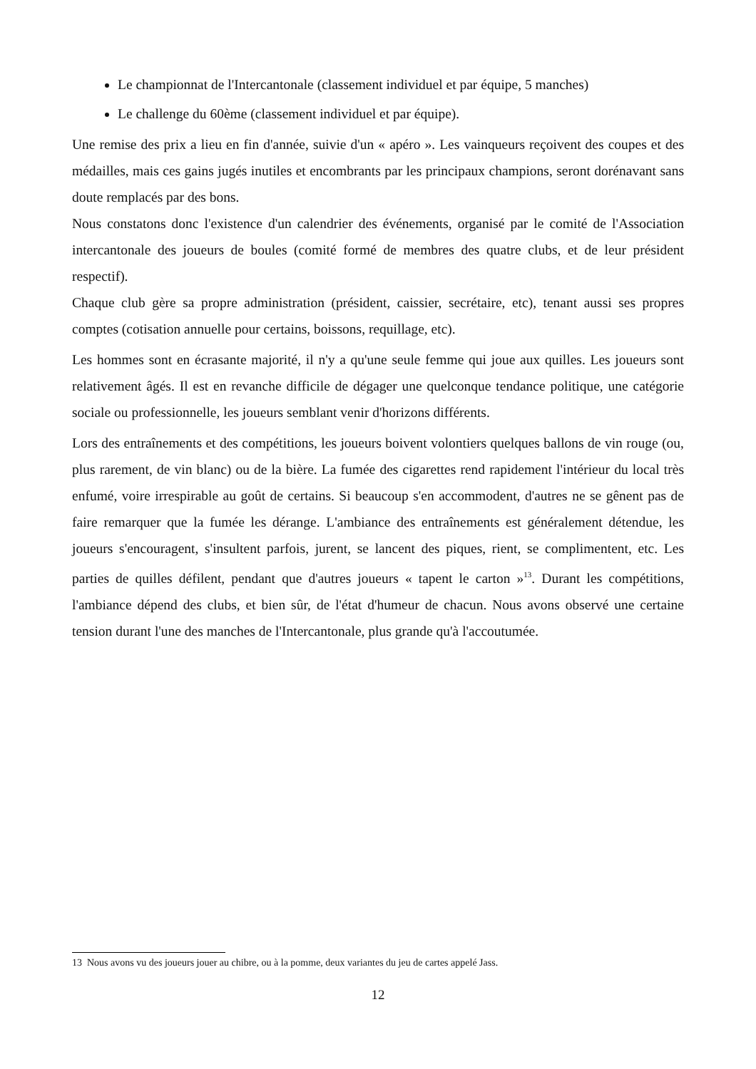Le championnat de l'Intercantonale (classement individuel et par équipe, 5 manches)
Le challenge du 60ème (classement individuel et par équipe).
Une remise des prix a lieu en fin d'année, suivie d'un « apéro ». Les vainqueurs reçoivent des coupes et des médailles, mais ces gains jugés inutiles et encombrants par les principaux champions, seront dorénavant sans doute remplacés par des bons.
Nous constatons donc l'existence d'un calendrier des événements, organisé par le comité de l'Association intercantonale des joueurs de boules (comité formé de membres des quatre clubs, et de leur président respectif).
Chaque club gère sa propre administration (président, caissier, secrétaire, etc), tenant aussi ses propres comptes (cotisation annuelle pour certains, boissons, requillage, etc).
Les hommes sont en écrasante majorité, il n'y a qu'une seule femme qui joue aux quilles. Les joueurs sont relativement âgés. Il est en revanche difficile de dégager une quelconque tendance politique, une catégorie sociale ou professionnelle, les joueurs semblant venir d'horizons différents.
Lors des entraînements et des compétitions, les joueurs boivent volontiers quelques ballons de vin rouge (ou, plus rarement, de vin blanc) ou de la bière. La fumée des cigarettes rend rapidement l'intérieur du local très enfumé, voire irrespirable au goût de certains. Si beaucoup s'en accommodent, d'autres ne se gênent pas de faire remarquer que la fumée les dérange. L'ambiance des entraînements est généralement détendue, les joueurs s'encouragent, s'insultent parfois, jurent, se lancent des piques, rient, se complimentent, etc. Les parties de quilles défilent, pendant que d'autres joueurs « tapent le carton »<sup>13</sup>. Durant les compétitions, l'ambiance dépend des clubs, et bien sûr, de l'état d'humeur de chacun. Nous avons observé une certaine tension durant l'une des manches de l'Intercantonale, plus grande qu'à l'accoutumée.
13 Nous avons vu des joueurs jouer au chibre, ou à la pomme, deux variantes du jeu de cartes appelé Jass.
12